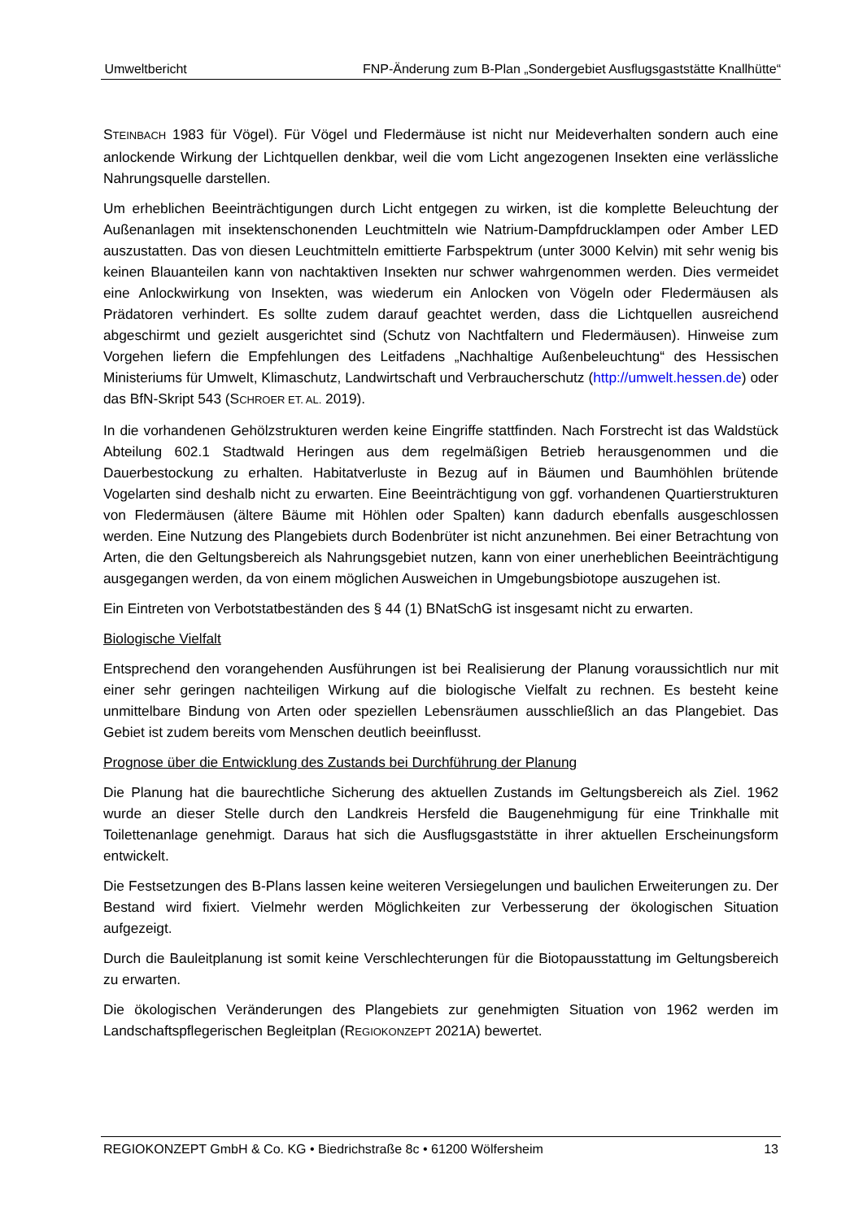Umweltbericht FNP-Änderung zum B-Plan „Sondergebiet Ausflugsgaststätte Knallhütte“
STEINBACH 1983 für Vögel). Für Vögel und Fledermäuse ist nicht nur Meideverhalten sondern auch eine anlockende Wirkung der Lichtquellen denkbar, weil die vom Licht angezogenen Insekten eine verlässliche Nahrungsquelle darstellen.
Um erheblichen Beeinträchtigungen durch Licht entgegen zu wirken, ist die komplette Beleuchtung der Außenanlagen mit insektenschonenden Leuchtmitteln wie Natrium-Dampfdrucklampen oder Amber LED auszustatten. Das von diesen Leuchtmitteln emittierte Farbspektrum (unter 3000 Kelvin) mit sehr wenig bis keinen Blauanteilen kann von nachtaktiven Insekten nur schwer wahrgenommen werden. Dies vermeidet eine Anlockwirkung von Insekten, was wiederum ein Anlocken von Vögeln oder Fledermäusen als Prädatoren verhindert. Es sollte zudem darauf geachtet werden, dass die Lichtquellen ausreichend abgeschirmt und gezielt ausgerichtet sind (Schutz von Nachtfaltern und Fledermäusen). Hinweise zum Vorgehen liefern die Empfehlungen des Leitfadens „Nachhaltige Außenbeleuchtung“ des Hessischen Ministeriums für Umwelt, Klimaschutz, Landwirtschaft und Verbraucherschutz (http://umwelt.hessen.de) oder das BfN-Skript 543 (SCHROER ET. AL. 2019).
In die vorhandenen Gehölzstrukturen werden keine Eingriffe stattfinden. Nach Forstrecht ist das Waldstück Abteilung 602.1 Stadtwald Heringen aus dem regelmäßigen Betrieb herausgenommen und die Dauerbestockung zu erhalten. Habitatverluste in Bezug auf in Bäumen und Baumhöhlen brütende Vogelarten sind deshalb nicht zu erwarten. Eine Beeinträchtigung von ggf. vorhandenen Quartierstrukturen von Fledermäusen (ältere Bäume mit Höhlen oder Spalten) kann dadurch ebenfalls ausgeschlossen werden. Eine Nutzung des Plangebiets durch Bodenbrüter ist nicht anzunehmen. Bei einer Betrachtung von Arten, die den Geltungsbereich als Nahrungsgebiet nutzen, kann von einer unerheblichen Beeinträchtigung ausgegangen werden, da von einem möglichen Ausweichen in Umgebungsbiotope auszugehen ist.
Ein Eintreten von Verbotstatbeständen des § 44 (1) BNatSchG ist insgesamt nicht zu erwarten.
Biologische Vielfalt
Entsprechend den vorangehenden Ausführungen ist bei Realisierung der Planung voraussichtlich nur mit einer sehr geringen nachteiligen Wirkung auf die biologische Vielfalt zu rechnen. Es besteht keine unmittelbare Bindung von Arten oder speziellen Lebensräumen ausschließlich an das Plangebiet. Das Gebiet ist zudem bereits vom Menschen deutlich beeinflusst.
Prognose über die Entwicklung des Zustands bei Durchführung der Planung
Die Planung hat die baurechtliche Sicherung des aktuellen Zustands im Geltungsbereich als Ziel. 1962 wurde an dieser Stelle durch den Landkreis Hersfeld die Baugenehmigung für eine Trinkhalle mit Toilettenanlage genehmigt. Daraus hat sich die Ausflugsgaststätte in ihrer aktuellen Erscheinungsform entwickelt.
Die Festsetzungen des B-Plans lassen keine weiteren Versiegelungen und baulichen Erweiterungen zu. Der Bestand wird fixiert. Vielmehr werden Möglichkeiten zur Verbesserung der ökologischen Situation aufgezeigt.
Durch die Bauleitplanung ist somit keine Verschlechterungen für die Biotopausstattung im Geltungsbereich zu erwarten.
Die ökologischen Veränderungen des Plangebiets zur genehmigten Situation von 1962 werden im Landschaftspflegerischen Begleitplan (REGIOKONZEPT 2021A) bewertet.
REGIOKONZEPT GmbH & Co. KG • Biedrichstraße 8c • 61200 Wölfersheim 13